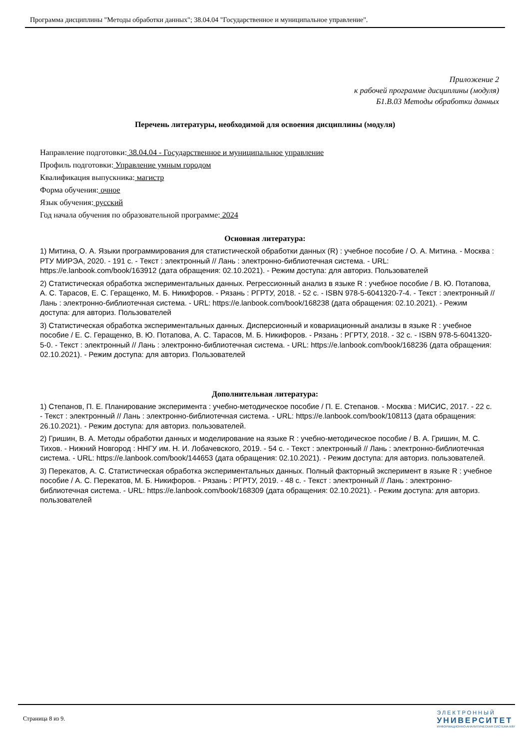Программа дисциплины "Методы обработки данных"; 38.04.04 "Государственное и муниципальное управление".
Приложение 2
к рабочей программе дисциплины (модуля)
Б1.В.03 Методы обработки данных
Перечень литературы, необходимой для освоения дисциплины (модуля)
Направление подготовки: 38.04.04 - Государственное и муниципальное управление
Профиль подготовки: Управление умным городом
Квалификация выпускника: магистр
Форма обучения: очное
Язык обучения: русский
Год начала обучения по образовательной программе: 2024
Основная литература:
1) Митина, О. А. Языки программирования для статистической обработки данных (R) : учебное пособие / О. А. Митина. - Москва : РТУ МИРЭА, 2020. - 191 с. - Текст : электронный // Лань : электронно-библиотечная система. - URL: https://e.lanbook.com/book/163912 (дата обращения: 02.10.2021). - Режим доступа: для авториз. Пользователей
2) Статистическая обработка экспериментальных данных. Регрессионный анализ в языке R : учебное пособие / В. Ю. Потапова, А. С. Тарасов, Е. С. Геращенко, М. Б. Никифоров. - Рязань : РГРТУ, 2018. - 52 с. - ISBN 978-5-6041320-7-4. - Текст : электронный // Лань : электронно-библиотечная система. - URL: https://e.lanbook.com/book/168238 (дата обращения: 02.10.2021). - Режим доступа: для авториз. Пользователей
3) Статистическая обработка экспериментальных данных. Дисперсионный и ковариационный анализы в языке R : учебное пособие / Е. С. Геращенко, В. Ю. Потапова, А. С. Тарасов, М. Б. Никифоров. - Рязань : РГРТУ, 2018. - 32 с. - ISBN 978-5-6041320-5-0. - Текст : электронный // Лань : электронно-библиотечная система. - URL: https://e.lanbook.com/book/168236 (дата обращения: 02.10.2021). - Режим доступа: для авториз. Пользователей
Дополнительная литература:
1) Степанов, П. Е. Планирование эксперимента : учебно-методическое пособие / П. Е. Степанов. - Москва : МИСИС, 2017. - 22 с. - Текст : электронный // Лань : электронно-библиотечная система. - URL: https://e.lanbook.com/book/108113 (дата обращения: 26.10.2021). - Режим доступа: для авториз. пользователей.
2) Гришин, В. А. Методы обработки данных и моделирование на языке R : учебно-методическое пособие / В. А. Гришин, М. С. Тихов. - Нижний Новгород : ННГУ им. Н. И. Лобачевского, 2019. - 54 с. - Текст : электронный // Лань : электронно-библиотечная система. - URL: https://e.lanbook.com/book/144653 (дата обращения: 02.10.2021). - Режим доступа: для авториз. пользователей.
3) Перекатов, А. С. Статистическая обработка экспериментальных данных. Полный факторный эксперимент в языке R : учебное пособие / А. С. Перекатов, М. Б. Никифоров. - Рязань : РГРТУ, 2019. - 48 с. - Текст : электронный // Лань : электронно-библиотечная система. - URL: https://e.lanbook.com/book/168309 (дата обращения: 02.10.2021). - Режим доступа: для авториз. пользователей
Страница 8 из 9.
ЭЛЕКТРОННЫЙ
УНИВЕРСИТЕТ
ИНФОРМАЦИОННО-АНАЛИТИЧЕСКАЯ СИСТЕМА КФУ